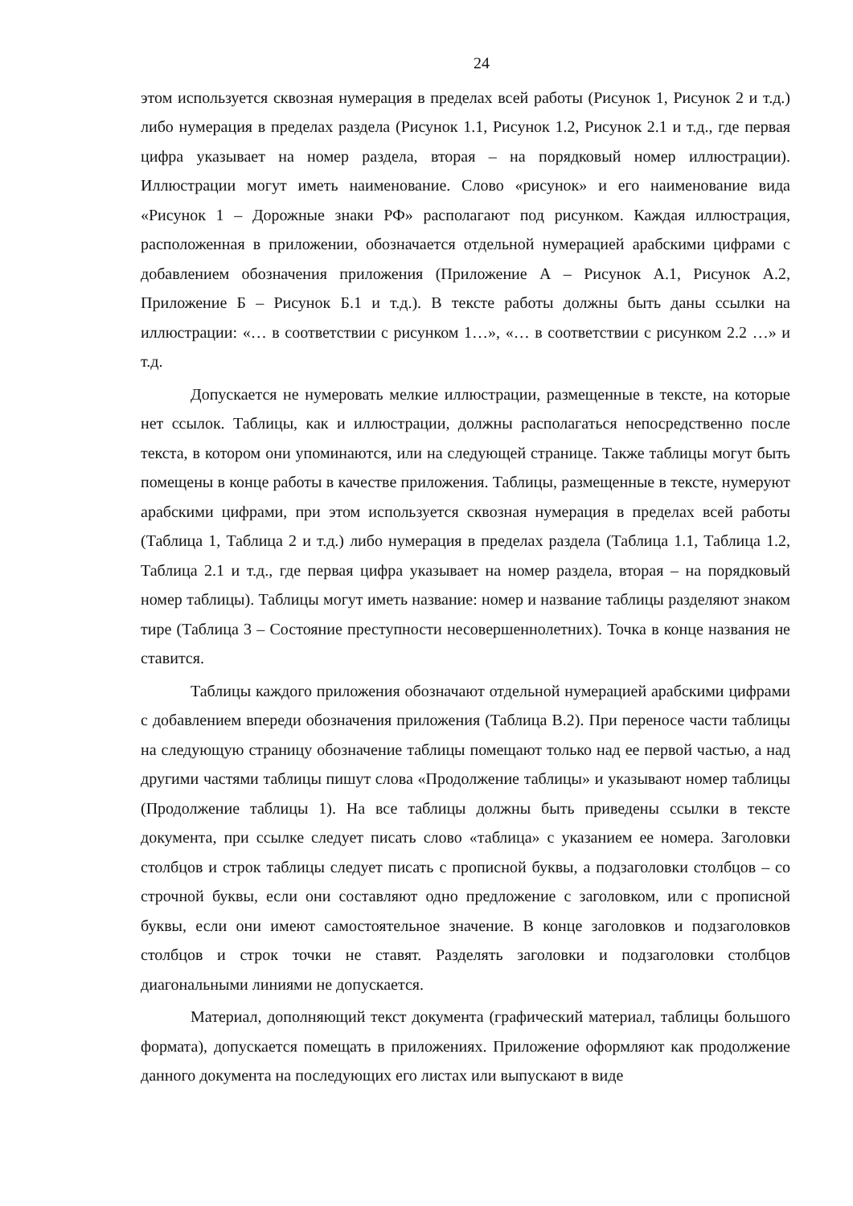24
этом используется сквозная нумерация в пределах всей работы (Рисунок 1, Рисунок 2 и т.д.) либо нумерация в пределах раздела (Рисунок 1.1, Рисунок 1.2, Рисунок 2.1 и т.д., где первая цифра указывает на номер раздела, вторая – на порядковый номер иллюстрации). Иллюстрации могут иметь наименование. Слово «рисунок» и его наименование вида «Рисунок 1 – Дорожные знаки РФ» располагают под рисунком. Каждая иллюстрация, расположенная в приложении, обозначается отдельной нумерацией арабскими цифрами с добавлением обозначения приложения (Приложение А – Рисунок А.1, Рисунок А.2, Приложение Б – Рисунок Б.1 и т.д.). В тексте работы должны быть даны ссылки на иллюстрации: «… в соответствии с рисунком 1…», «… в соответствии с рисунком 2.2 …» и т.д.
Допускается не нумеровать мелкие иллюстрации, размещенные в тексте, на которые нет ссылок. Таблицы, как и иллюстрации, должны располагаться непосредственно после текста, в котором они упоминаются, или на следующей странице. Также таблицы могут быть помещены в конце работы в качестве приложения. Таблицы, размещенные в тексте, нумеруют арабскими цифрами, при этом используется сквозная нумерация в пределах всей работы (Таблица 1, Таблица 2 и т.д.) либо нумерация в пределах раздела (Таблица 1.1, Таблица 1.2, Таблица 2.1 и т.д., где первая цифра указывает на номер раздела, вторая – на порядковый номер таблицы). Таблицы могут иметь название: номер и название таблицы разделяют знаком тире (Таблица 3 – Состояние преступности несовершеннолетних). Точка в конце названия не ставится.
Таблицы каждого приложения обозначают отдельной нумерацией арабскими цифрами с добавлением впереди обозначения приложения (Таблица В.2). При переносе части таблицы на следующую страницу обозначение таблицы помещают только над ее первой частью, а над другими частями таблицы пишут слова «Продолжение таблицы» и указывают номер таблицы (Продолжение таблицы 1). На все таблицы должны быть приведены ссылки в тексте документа, при ссылке следует писать слово «таблица» с указанием ее номера. Заголовки столбцов и строк таблицы следует писать с прописной буквы, а подзаголовки столбцов – со строчной буквы, если они составляют одно предложение с заголовком, или с прописной буквы, если они имеют самостоятельное значение. В конце заголовков и подзаголовков столбцов и строк точки не ставят. Разделять заголовки и подзаголовки столбцов диагональными линиями не допускается.
Материал, дополняющий текст документа (графический материал, таблицы большого формата), допускается помещать в приложениях. Приложение оформляют как продолжение данного документа на последующих его листах или выпускают в виде